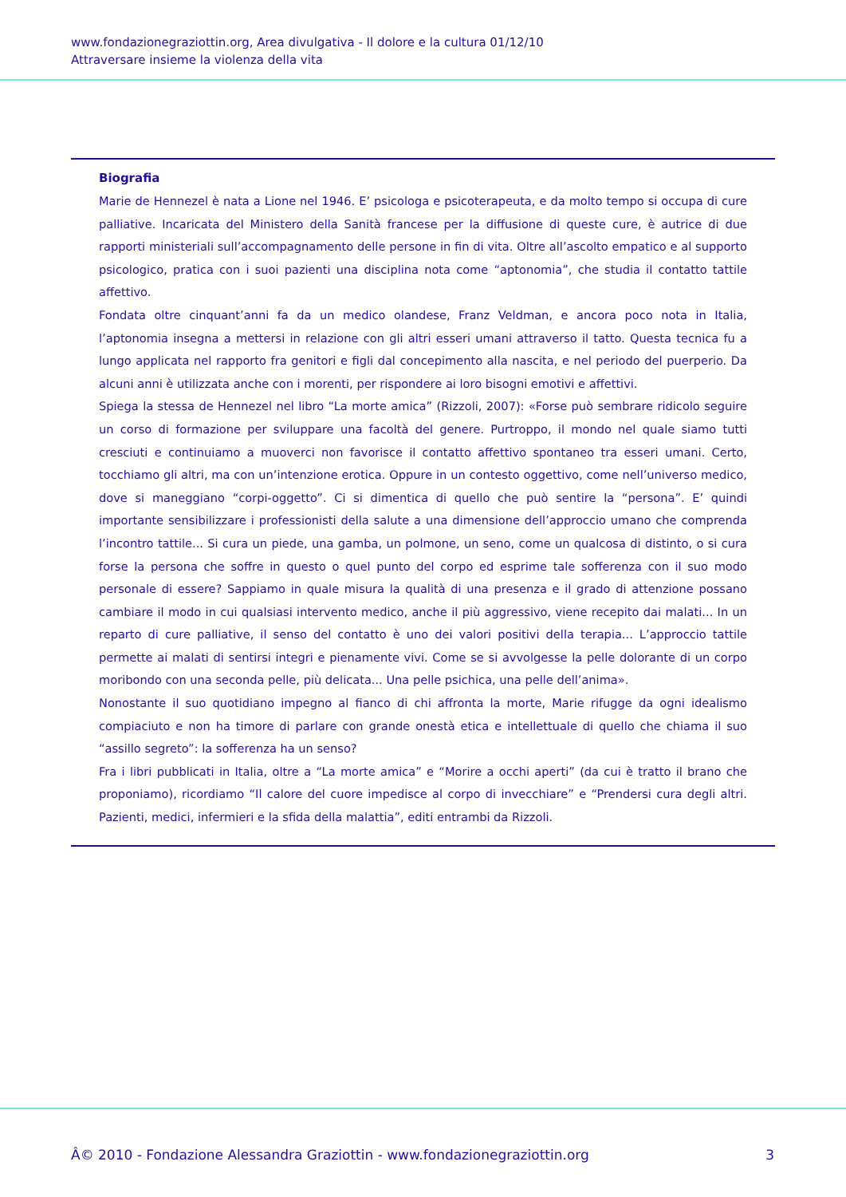www.fondazionegraziottin.org, Area divulgativa - Il dolore e la cultura 01/12/10
Attraversare insieme la violenza della vita
Biografia
Marie de Hennezel è nata a Lione nel 1946. E’ psicologa e psicoterapeuta, e da molto tempo si occupa di cure palliative. Incaricata del Ministero della Sanità francese per la diffusione di queste cure, è autrice di due rapporti ministeriali sull’accompagnamento delle persone in fin di vita. Oltre all’ascolto empatico e al supporto psicologico, pratica con i suoi pazienti una disciplina nota come “aptonomia”, che studia il contatto tattile affettivo.
Fondata oltre cinquant’anni fa da un medico olandese, Franz Veldman, e ancora poco nota in Italia, l’aptonomia insegna a mettersi in relazione con gli altri esseri umani attraverso il tatto. Questa tecnica fu a lungo applicata nel rapporto fra genitori e figli dal concepimento alla nascita, e nel periodo del puerperio. Da alcuni anni è utilizzata anche con i morenti, per rispondere ai loro bisogni emotivi e affettivi.
Spiega la stessa de Hennezel nel libro “La morte amica” (Rizzoli, 2007): «Forse può sembrare ridicolo seguire un corso di formazione per sviluppare una facoltà del genere. Purtroppo, il mondo nel quale siamo tutti cresciuti e continuiamo a muoverci non favorisce il contatto affettivo spontaneo tra esseri umani. Certo, tocchiamo gli altri, ma con un’intenzione erotica. Oppure in un contesto oggettivo, come nell’universo medico, dove si maneggiano “corpi-oggetto”. Ci si dimentica di quello che può sentire la “persona”. E’ quindi importante sensibilizzare i professionisti della salute a una dimensione dell’approccio umano che comprenda l’incontro tattile... Si cura un piede, una gamba, un polmone, un seno, come un qualcosa di distinto, o si cura forse la persona che soffre in questo o quel punto del corpo ed esprime tale sofferenza con il suo modo personale di essere? Sappiamo in quale misura la qualità di una presenza e il grado di attenzione possano cambiare il modo in cui qualsiasi intervento medico, anche il più aggressivo, viene recepito dai malati... In un reparto di cure palliative, il senso del contatto è uno dei valori positivi della terapia... L’approccio tattile permette ai malati di sentirsi integri e pienamente vivi. Come se si avvolgesse la pelle dolorante di un corpo moribondo con una seconda pelle, più delicata... Una pelle psichica, una pelle dell’anima».
Nonostante il suo quotidiano impegno al fianco di chi affronta la morte, Marie rifugge da ogni idealismo compiaciuto e non ha timore di parlare con grande onestà etica e intellettuale di quello che chiama il suo “assillo segreto”: la sofferenza ha un senso?
Fra i libri pubblicati in Italia, oltre a “La morte amica” e “Morire a occhi aperti” (da cui è tratto il brano che proponiamo), ricordiamo “Il calore del cuore impedisce al corpo di invecchiare” e “Prendersi cura degli altri. Pazienti, medici, infermieri e la sfida della malattia”, editi entrambi da Rizzoli.
Â© 2010 - Fondazione Alessandra Graziottin - www.fondazionegraziottin.org 3